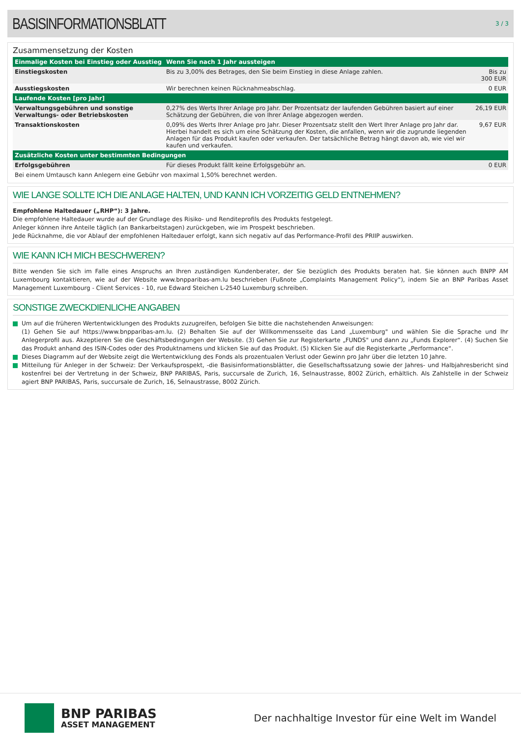BASISINFORMATIONSBLATT
3 / 3
Zusammensetzung der Kosten
| Einmalige Kosten bei Einstieg oder Ausstieg | Wenn Sie nach 1 Jahr aussteigen | |
| --- | --- | --- |
| Einstiegskosten | Bis zu 3,00% des Betrages, den Sie beim Einstieg in diese Anlage zahlen. | Bis zu 300 EUR |
| Ausstiegskosten | Wir berechnen keinen Rücknahmeabschlag. | 0 EUR |
| Laufende Kosten [pro Jahr] | | |
| Verwaltungsgebühren und sonstige Verwaltungs- oder Betriebskosten | 0,27% des Werts Ihrer Anlage pro Jahr. Der Prozentsatz der laufenden Gebühren basiert auf einer Schätzung der Gebühren, die von Ihrer Anlage abgezogen werden. | 26,19 EUR |
| Transaktionskosten | 0,09% des Werts Ihrer Anlage pro Jahr. Dieser Prozentsatz stellt den Wert Ihrer Anlage pro Jahr dar. Hierbei handelt es sich um eine Schätzung der Kosten, die anfallen, wenn wir die zugrunde liegenden Anlagen für das Produkt kaufen oder verkaufen. Der tatsächliche Betrag hängt davon ab, wie viel wir kaufen und verkaufen. | 9,67 EUR |
| Zusätzliche Kosten unter bestimmten Bedingungen | | |
| Erfolgsgebühren | Für dieses Produkt fällt keine Erfolgsgebühr an. | 0 EUR |
| Bei einem Umtausch kann Anlegern eine Gebühr von maximal 1,50% berechnet werden. | | |
WIE LANGE SOLLTE ICH DIE ANLAGE HALTEN, UND KANN ICH VORZEITIG GELD ENTNEHMEN?
Empfohlene Haltedauer („RHP“): 3 Jahre.
Die empfohlene Haltedauer wurde auf der Grundlage des Risiko- und Renditeprofils des Produkts festgelegt.
Anleger können ihre Anteile täglich (an Bankarbeitstagen) zurückgeben, wie im Prospekt beschrieben.
Jede Rücknahme, die vor Ablauf der empfohlenen Haltedauer erfolgt, kann sich negativ auf das Performance-Profil des PRIIP auswirken.
WIE KANN ICH MICH BESCHWEREN?
Bitte wenden Sie sich im Falle eines Anspruchs an Ihren zuständigen Kundenberater, der Sie bezüglich des Produkts beraten hat. Sie können auch BNPP AM Luxembourg kontaktieren, wie auf der Website www.bnpparibas-am.lu beschrieben (Fußnote „Complaints Management Policy“), indem Sie an BNP Paribas Asset Management Luxembourg - Client Services - 10, rue Edward Steichen L-2540 Luxemburg schreiben.
SONSTIGE ZWECKDIENLICHE ANGABEN
Um auf die früheren Wertentwicklungen des Produkts zuzugreifen, befolgen Sie bitte die nachstehenden Anweisungen:
(1) Gehen Sie auf https://www.bnpparibas-am.lu. (2) Behalten Sie auf der Willkommensseite das Land „Luxemburg" und wählen Sie die Sprache und Ihr Anlegerprofil aus. Akzeptieren Sie die Geschäftsbedingungen der Website. (3) Gehen Sie zur Registerkarte „FUNDS" und dann zu „Funds Explorer“. (4) Suchen Sie das Produkt anhand des ISIN-Codes oder des Produktnamens und klicken Sie auf das Produkt. (5) Klicken Sie auf die Registerkarte „Performance“.
Dieses Diagramm auf der Website zeigt die Wertentwicklung des Fonds als prozentualen Verlust oder Gewinn pro Jahr über die letzten 10 Jahre.
Mitteilung für Anleger in der Schweiz: Der Verkaufsprospekt, -die Basisinformationsblätter, die Gesellschaftssatzung sowie der Jahres- und Halbjahresbericht sind kostenfrei bei der Vertretung in der Schweiz, BNP PARIBAS, Paris, succursale de Zurich, 16, Selnaustrasse, 8002 Zürich, erhältlich. Als Zahlstelle in der Schweiz agiert BNP PARIBAS, Paris, succursale de Zurich, 16, Selnaustrasse, 8002 Zürich.
BNP PARIBAS
ASSET MANAGEMENT
Der nachhaltige Investor für eine Welt im Wandel